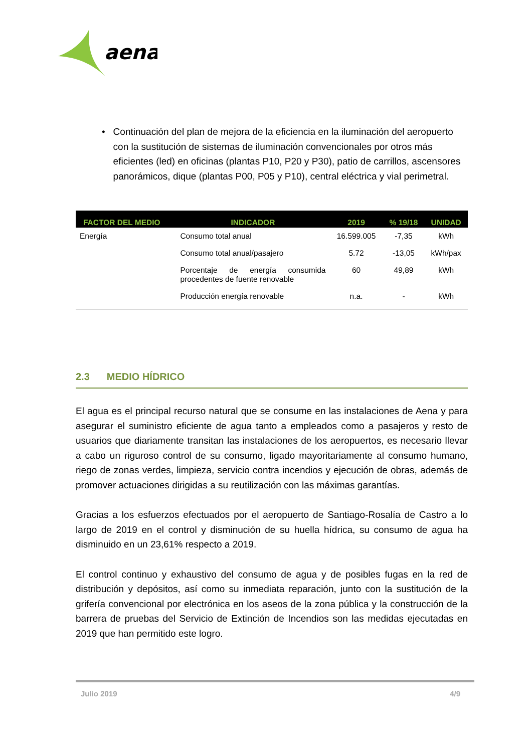aena
• Continuación del plan de mejora de la eficiencia en la iluminación del aeropuerto con la sustitución de sistemas de iluminación convencionales por otros más eficientes (led) en oficinas (plantas P10, P20 y P30), patio de carrillos, ascensores panorámicos, dique (plantas P00, P05 y P10), central eléctrica y vial perimetral.
| FACTOR DEL MEDIO | INDICADOR | 2019 | % 19/18 | UNIDAD |
| --- | --- | --- | --- | --- |
| Energía | Consumo total anual | 16.599.005 | -7,35 | kWh |
| | Consumo total anual/pasajero | 5.72 | -13,05 | kWh/pax |
| | Porcentaje de energía consumida procedentes de fuente renovable | 60 | 49,89 | kWh |
| | Producción energía renovable | n.a. | - | kWh |
2.3 MEDIO HÍDRICO
El agua es el principal recurso natural que se consume en las instalaciones de Aena y para asegurar el suministro eficiente de agua tanto a empleados como a pasajeros y resto de usuarios que diariamente transitan las instalaciones de los aeropuertos, es necesario llevar a cabo un riguroso control de su consumo, ligado mayoritariamente al consumo humano, riego de zonas verdes, limpieza, servicio contra incendios y ejecución de obras, además de promover actuaciones dirigidas a su reutilización con las máximas garantías.
Gracias a los esfuerzos efectuados por el aeropuerto de Santiago-Rosalía de Castro a lo largo de 2019 en el control y disminución de su huella hídrica, su consumo de agua ha disminuido en un 23,61% respecto a 2019.
El control continuo y exhaustivo del consumo de agua y de posibles fugas en la red de distribución y depósitos, así como su inmediata reparación, junto con la sustitución de la grifería convencional por electrónica en los aseos de la zona pública y la construcción de la barrera de pruebas del Servicio de Extinción de Incendios son las medidas ejecutadas en 2019 que han permitido este logro.
Julio 2019 4/9